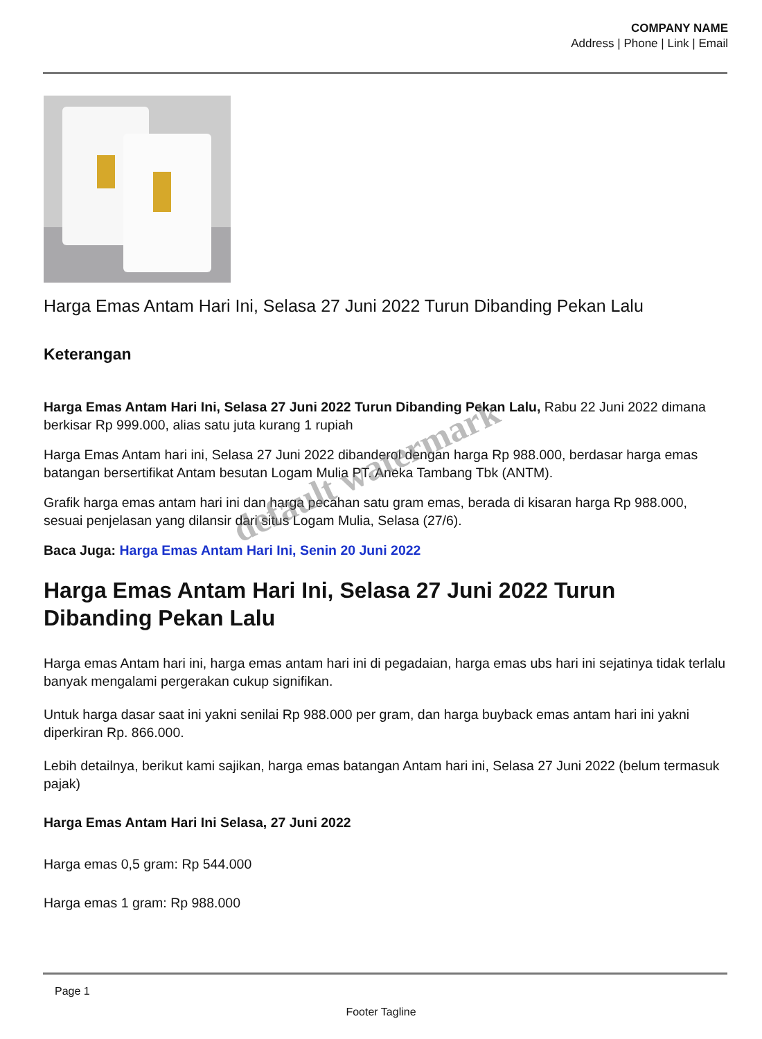COMPANY NAME
Address | Phone | Link | Email
Harga Emas Antam Hari Ini, Selasa 27 Juni 2022 Turun Dibanding Pekan Lalu
Keterangan
Harga Emas Antam Hari Ini, Selasa 27 Juni 2022 Turun Dibanding Pekan Lalu, Rabu 22 Juni 2022 dimana berkisar Rp 999.000, alias satu juta kurang 1 rupiah
Harga Emas Antam hari ini, Selasa 27 Juni 2022 dibanderol dengan harga Rp 988.000, berdasar harga emas batangan bersertifikat Antam besutan Logam Mulia PT. Aneka Tambang Tbk (ANTM).
Grafik harga emas antam hari ini dan harga pecahan satu gram emas, berada di kisaran harga Rp 988.000, sesuai penjelasan yang dilansir dari situs Logam Mulia, Selasa (27/6).
Baca Juga: Harga Emas Antam Hari Ini, Senin 20 Juni 2022
Harga Emas Antam Hari Ini, Selasa 27 Juni 2022 Turun Dibanding Pekan Lalu
Harga emas Antam hari ini, harga emas antam hari ini di pegadaian, harga emas ubs hari ini sejatinya tidak terlalu banyak mengalami pergerakan cukup signifikan.
Untuk harga dasar saat ini yakni senilai Rp 988.000 per gram, dan harga buyback emas antam hari ini yakni diperkiran Rp. 866.000.
Lebih detailnya, berikut kami sajikan, harga emas batangan Antam hari ini, Selasa 27 Juni 2022 (belum termasuk pajak)
Harga Emas Antam Hari Ini Selasa, 27 Juni 2022
Harga emas 0,5 gram: Rp 544.000
Harga emas 1 gram: Rp 988.000
default watermark
Page 1
Footer Tagline